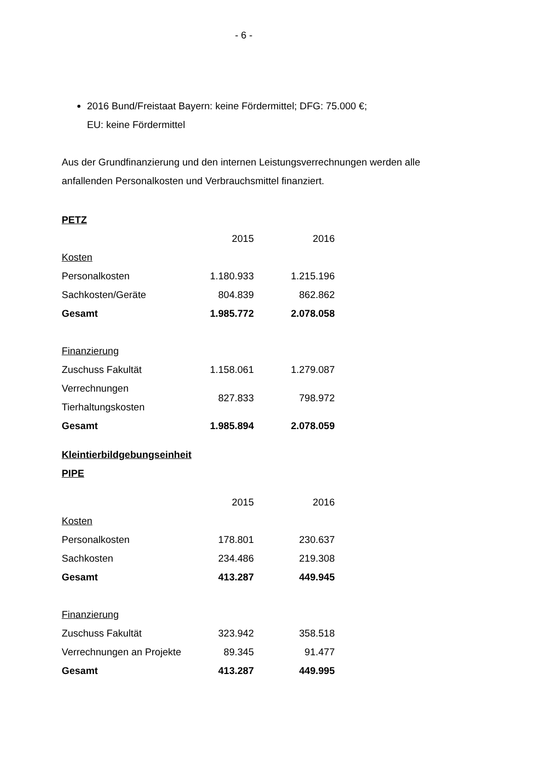- 6 -
2016 Bund/Freistaat Bayern: keine Fördermittel; DFG: 75.000 €;
EU: keine Fördermittel
Aus der Grundfinanzierung und den internen Leistungsverrechnungen werden alle anfallenden Personalkosten und Verbrauchsmittel finanziert.
PETZ
| | 2015 | 2016 |
| Kosten | | |
| Personalkosten | 1.180.933 | 1.215.196 |
| Sachkosten/Geräte | 804.839 | 862.862 |
| Gesamt | 1.985.772 | 2.078.058 |
| Finanzierung | | |
| Zuschuss Fakultät | 1.158.061 | 1.279.087 |
| Verrechnungen Tierhaltungskosten | 827.833 | 798.972 |
| Gesamt | 1.985.894 | 2.078.059 |
Kleintierbildgebungseinheit
PIPE
| | 2015 | 2016 |
| Kosten | | |
| Personalkosten | 178.801 | 230.637 |
| Sachkosten | 234.486 | 219.308 |
| Gesamt | 413.287 | 449.945 |
| Finanzierung | | |
| Zuschuss Fakultät | 323.942 | 358.518 |
| Verrechnungen an Projekte | 89.345 | 91.477 |
| Gesamt | 413.287 | 449.995 |